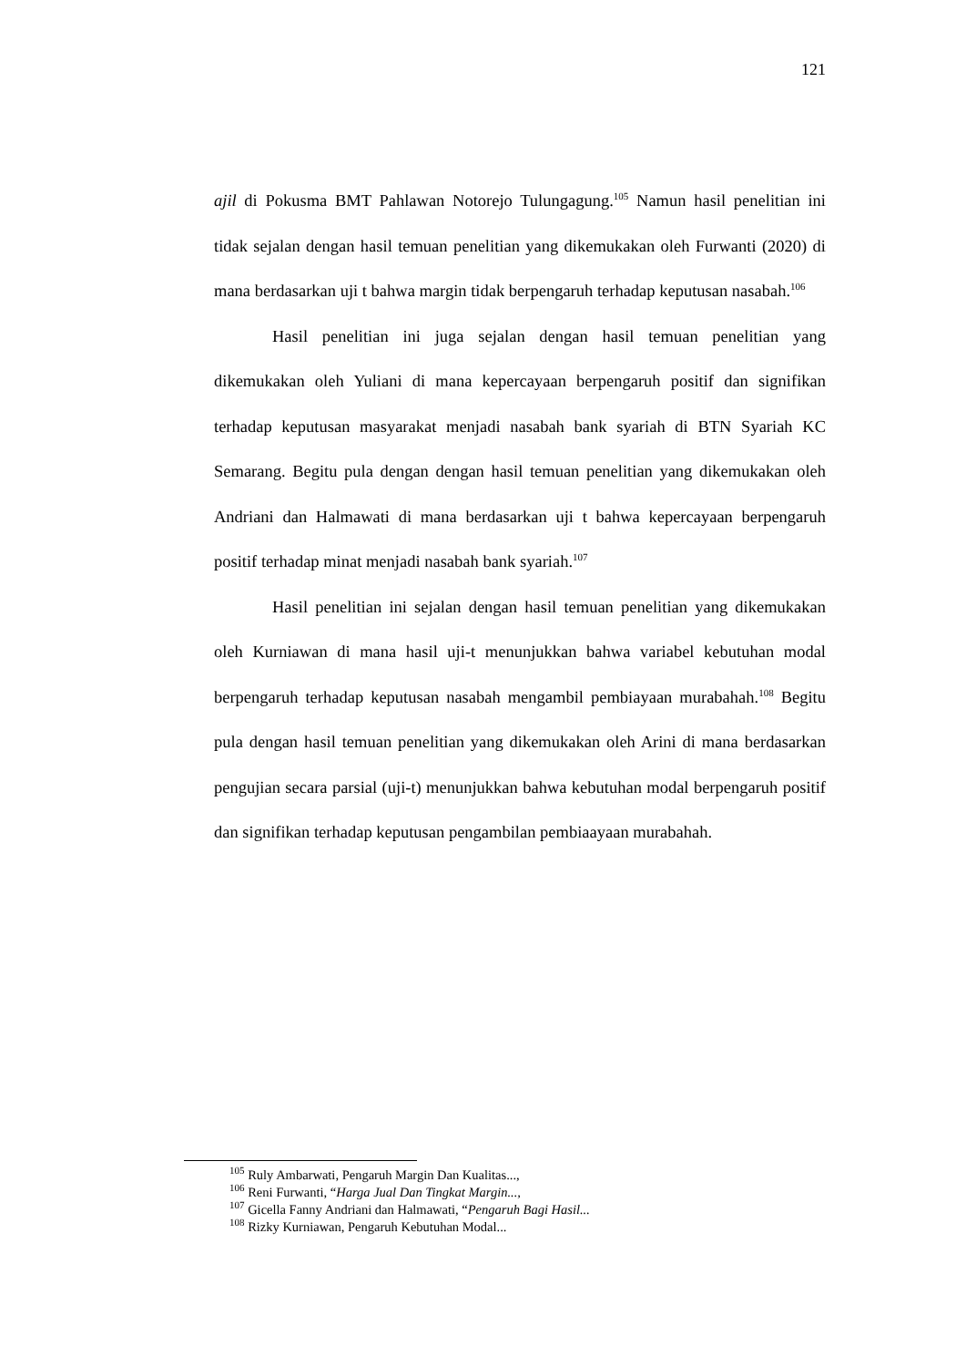121
ajil di Pokusma BMT Pahlawan Notorejo Tulungagung.<sup>105</sup> Namun hasil penelitian ini tidak sejalan dengan hasil temuan penelitian yang dikemukakan oleh Furwanti (2020) di mana berdasarkan uji t bahwa margin tidak berpengaruh terhadap keputusan nasabah.<sup>106</sup>
Hasil penelitian ini juga sejalan dengan hasil temuan penelitian yang dikemukakan oleh Yuliani di mana kepercayaan berpengaruh positif dan signifikan terhadap keputusan masyarakat menjadi nasabah bank syariah di BTN Syariah KC Semarang. Begitu pula dengan dengan hasil temuan penelitian yang dikemukakan oleh Andriani dan Halmawati di mana berdasarkan uji t bahwa kepercayaan berpengaruh positif terhadap minat menjadi nasabah bank syariah.<sup>107</sup>
Hasil penelitian ini sejalan dengan hasil temuan penelitian yang dikemukakan oleh Kurniawan di mana hasil uji-t menunjukkan bahwa variabel kebutuhan modal berpengaruh terhadap keputusan nasabah mengambil pembiayaan murabahah.<sup>108</sup> Begitu pula dengan hasil temuan penelitian yang dikemukakan oleh Arini di mana berdasarkan pengujian secara parsial (uji-t) menunjukkan bahwa kebutuhan modal berpengaruh positif dan signifikan terhadap keputusan pengambilan pembiaayaan murabahah.
<sup>105</sup> Ruly Ambarwati, Pengaruh Margin Dan Kualitas...,
<sup>106</sup> Reni Furwanti, “Harga Jual Dan Tingkat Margin...,
<sup>107</sup> Gicella Fanny Andriani dan Halmawati, “Pengaruh Bagi Hasil...
<sup>108</sup> Rizky Kurniawan, Pengaruh Kebutuhan Modal...